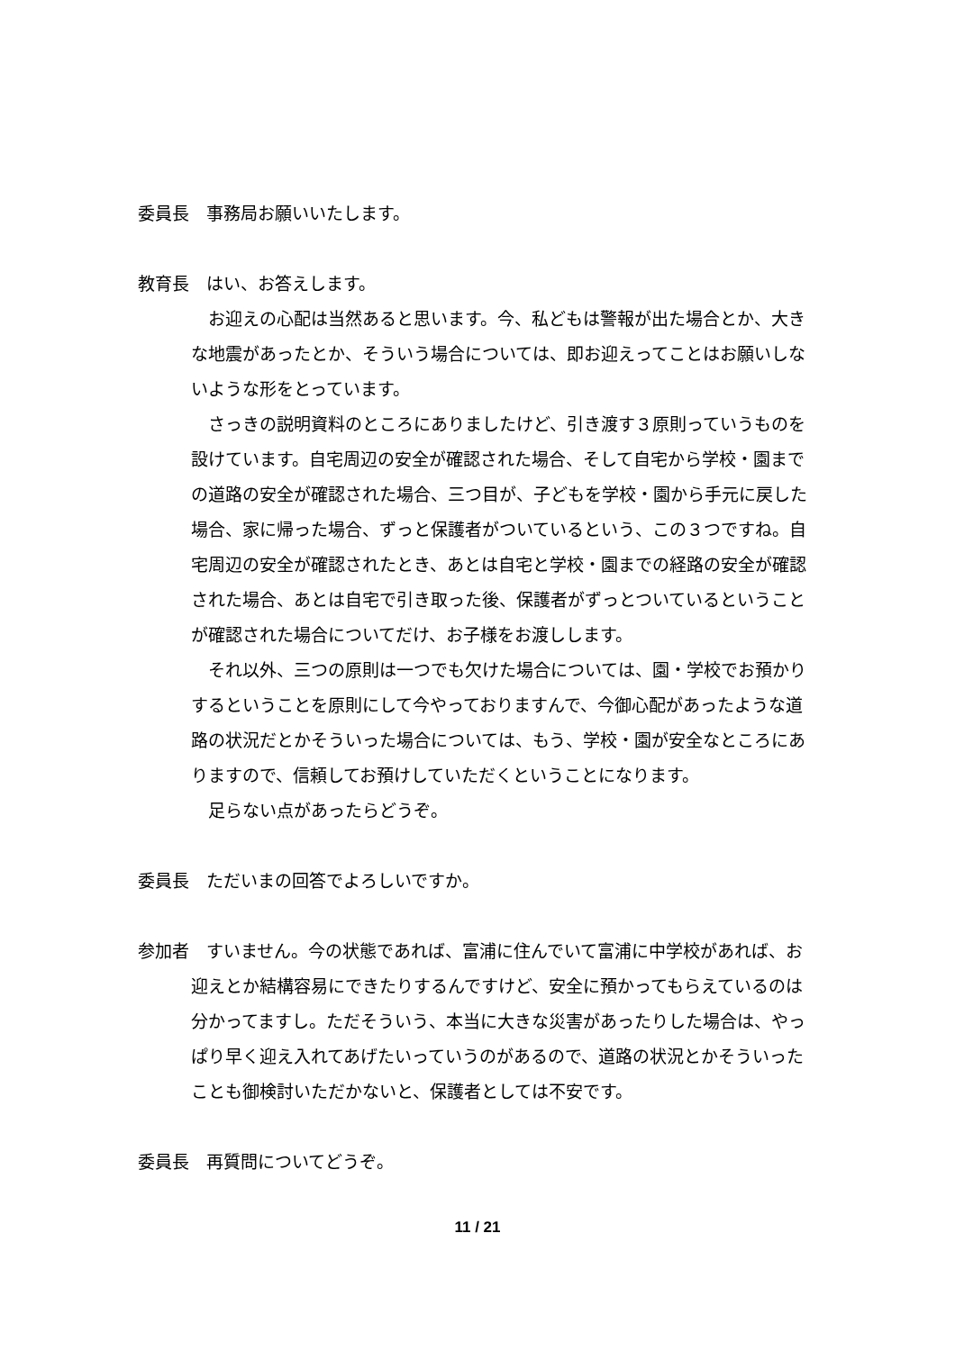委員長　事務局お願いいたします。
教育長　はい、お答えします。
お迎えの心配は当然あると思います。今、私どもは警報が出た場合とか、大きな地震があったとか、そういう場合については、即お迎えってことはお願いしないような形をとっています。
さっきの説明資料のところにありましたけど、引き渡す３原則っていうものを設けています。自宅周辺の安全が確認された場合、そして自宅から学校・園までの道路の安全が確認された場合、三つ目が、子どもを学校・園から手元に戻した場合、家に帰った場合、ずっと保護者がついているという、この３つですね。自宅周辺の安全が確認されたとき、あとは自宅と学校・園までの経路の安全が確認された場合、あとは自宅で引き取った後、保護者がずっとついているということが確認された場合についてだけ、お子様をお渡しします。
それ以外、三つの原則は一つでも欠けた場合については、園・学校でお預かりするということを原則にして今やっておりますんで、今御心配があったような道路の状況だとかそういった場合については、もう、学校・園が安全なところにありますので、信頼してお預けしていただくということになります。
足らない点があったらどうぞ。
委員長　ただいまの回答でよろしいですか。
参加者　すいません。今の状態であれば、富浦に住んでいて富浦に中学校があれば、お迎えとか結構容易にできたりするんですけど、安全に預かってもらえているのは分かってますし。ただそういう、本当に大きな災害があったりした場合は、やっぱり早く迎え入れてあげたいっていうのがあるので、道路の状況とかそういったことも御検討いただかないと、保護者としては不安です。
委員長　再質問についてどうぞ。
11 / 21